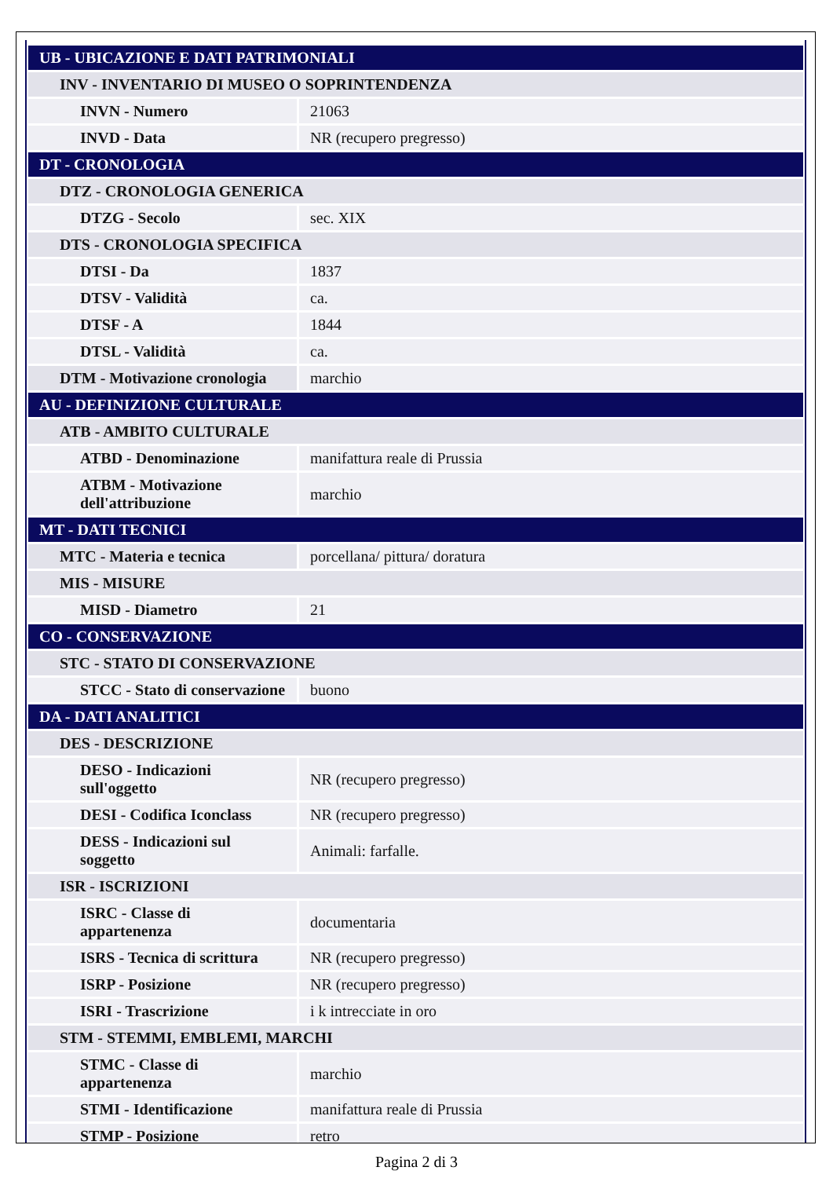| UB - UBICAZIONE E DATI PATRIMONIALI | |
| INV - INVENTARIO DI MUSEO O SOPRINTENDENZA | |
| INVN - Numero | 21063 |
| INVD - Data | NR (recupero pregresso) |
| DT - CRONOLOGIA | |
| DTZ - CRONOLOGIA GENERICA | |
| DTZG - Secolo | sec. XIX |
| DTS - CRONOLOGIA SPECIFICA | |
| DTSI - Da | 1837 |
| DTSV - Validità | ca. |
| DTSF - A | 1844 |
| DTSL - Validità | ca. |
| DTM - Motivazione cronologia | marchio |
| AU - DEFINIZIONE CULTURALE | |
| ATB - AMBITO CULTURALE | |
| ATBD - Denominazione | manifattura reale di Prussia |
| ATBM - Motivazione dell'attribuzione | marchio |
| MT - DATI TECNICI | |
| MTC - Materia e tecnica | porcellana/ pittura/ doratura |
| MIS - MISURE | |
| MISD - Diametro | 21 |
| CO - CONSERVAZIONE | |
| STC - STATO DI CONSERVAZIONE | |
| STCC - Stato di conservazione | buono |
| DA - DATI ANALITICI | |
| DES - DESCRIZIONE | |
| DESO - Indicazioni sull'oggetto | NR (recupero pregresso) |
| DESI - Codifica Iconclass | NR (recupero pregresso) |
| DESS - Indicazioni sul soggetto | Animali: farfalle. |
| ISR - ISCRIZIONI | |
| ISRC - Classe di appartenenza | documentaria |
| ISRS - Tecnica di scrittura | NR (recupero pregresso) |
| ISRP - Posizione | NR (recupero pregresso) |
| ISRI - Trascrizione | i k intrecciate in oro |
| STM - STEMMI, EMBLEMI, MARCHI | |
| STMC - Classe di appartenenza | marchio |
| STMI - Identificazione | manifattura reale di Prussia |
| STMP - Posizione | retro |
Pagina 2 di 3